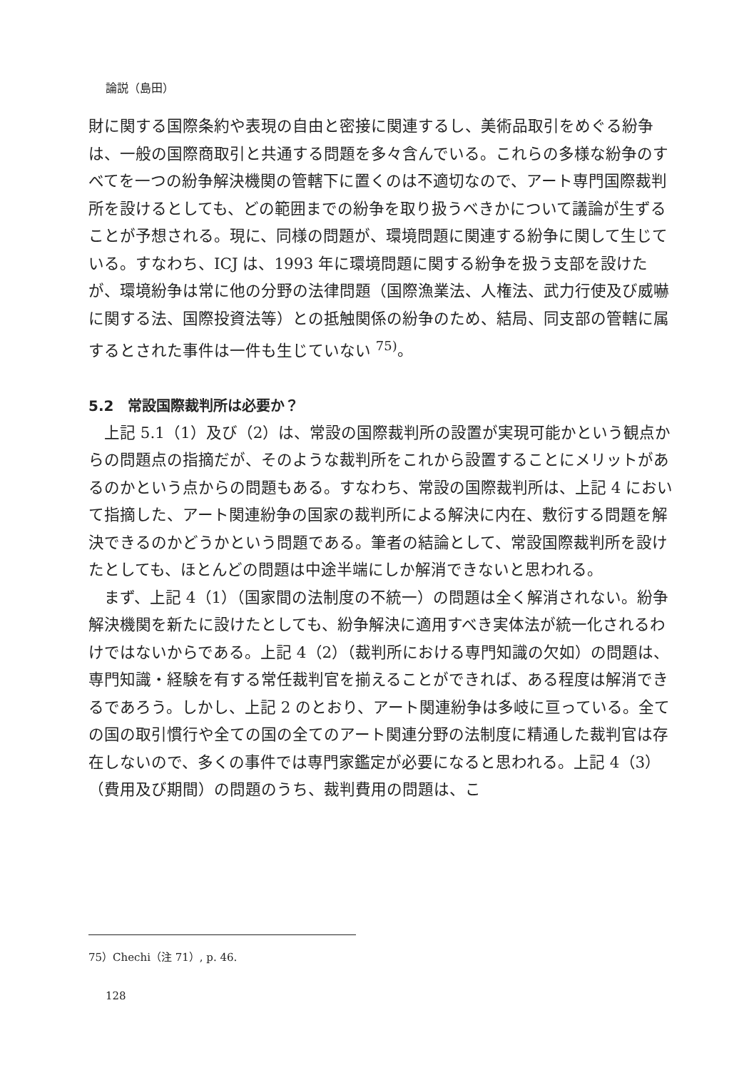論説（島田）
財に関する国際条約や表現の自由と密接に関連するし、美術品取引をめぐる紛争は、一般の国際商取引と共通する問題を多々含んでいる。これらの多様な紛争のすべてを一つの紛争解決機関の管轄下に置くのは不適切なので、アート専門国際裁判所を設けるとしても、どの範囲までの紛争を取り扱うべきかについて議論が生ずることが予想される。現に、同様の問題が、環境問題に関連する紛争に関して生じている。すなわち、ICJ は、1993 年に環境問題に関する紛争を扱う支部を設けたが、環境紛争は常に他の分野の法律問題（国際漁業法、人権法、武力行使及び威嚇に関する法、国際投資法等）との抵触関係の紛争のため、結局、同支部の管轄に属するとされた事件は一件も生じていない <sup>75)</sup>。
5.2　常設国際裁判所は必要か？
　上記 5.1（1）及び（2）は、常設の国際裁判所の設置が実現可能かという観点からの問題点の指摘だが、そのような裁判所をこれから設置することにメリットがあるのかという点からの問題もある。すなわち、常設の国際裁判所は、上記 4 において指摘した、アート関連紛争の国家の裁判所による解決に内在、敷衍する問題を解決できるのかどうかという問題である。筆者の結論として、常設国際裁判所を設けたとしても、ほとんどの問題は中途半端にしか解消できないと思われる。
　まず、上記 4（1）（国家間の法制度の不統一）の問題は全く解消されない。紛争解決機関を新たに設けたとしても、紛争解決に適用すべき実体法が統一化されるわけではないからである。上記 4（2）（裁判所における専門知識の欠如）の問題は、専門知識・経験を有する常任裁判官を揃えることができれば、ある程度は解消できるであろう。しかし、上記 2 のとおり、アート関連紛争は多岐に亘っている。全ての国の取引慣行や全ての国の全てのアート関連分野の法制度に精通した裁判官は存在しないので、多くの事件では専門家鑑定が必要になると思われる。上記 4（3）（費用及び期間）の問題のうち、裁判費用の問題は、こ
75）Chechi（注 71）, p. 46.
128